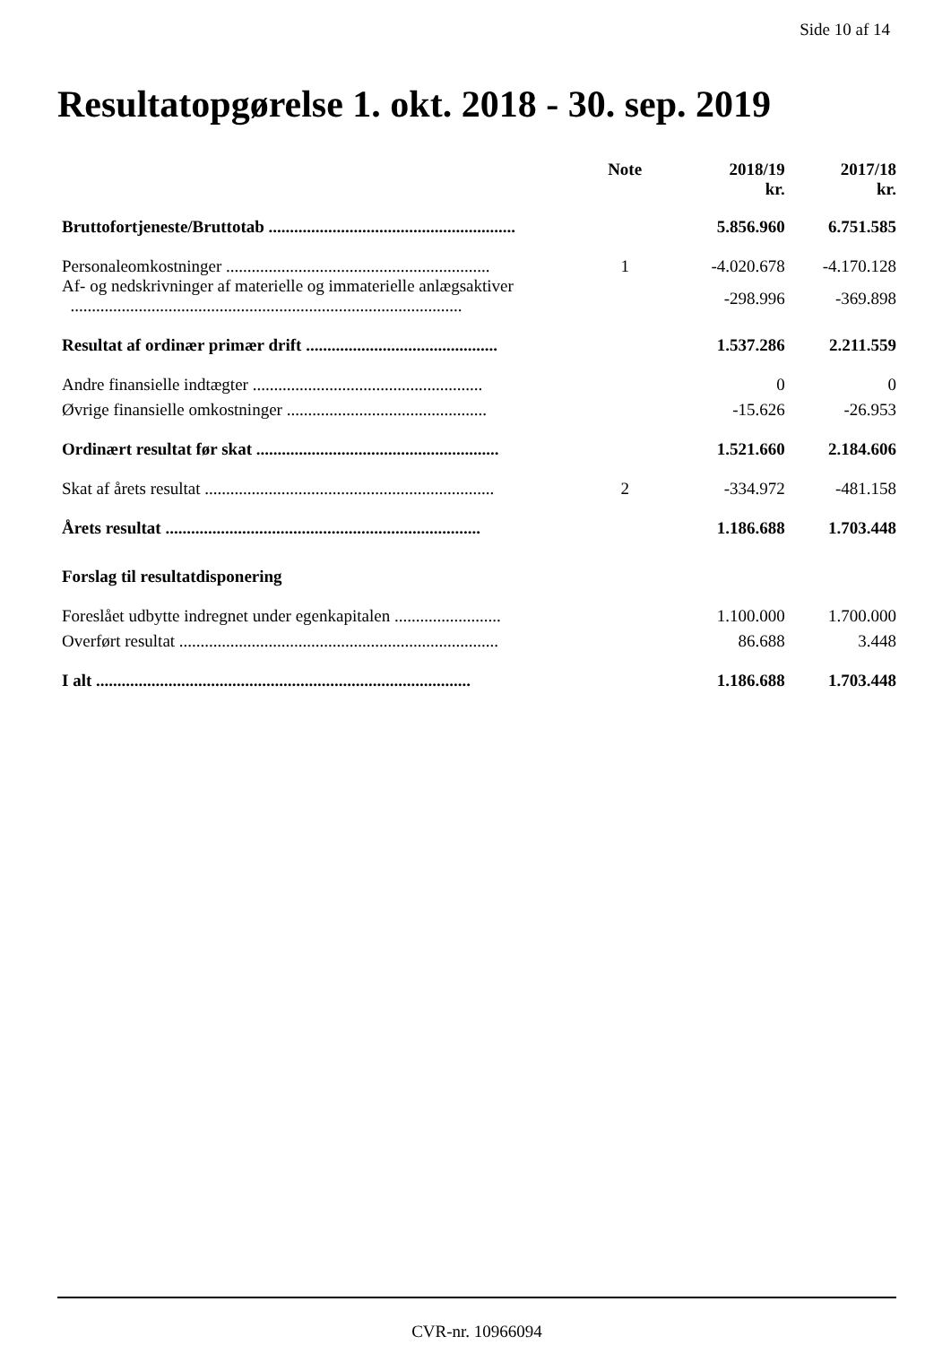Side 10 af 14
Resultatopgørelse 1. okt. 2018 - 30. sep. 2019
| | Note | 2018/19 kr. | 2017/18 kr. |
| --- | --- | --- | --- |
| Bruttofortjeneste/Bruttotab .......................................................... | | 5.856.960 | 6.751.585 |
| Personaleomkostninger .............................................................. | 1 | -4.020.678 | -4.170.128 |
| Af- og nedskrivninger af materielle og immaterielle anlægsaktiver ............................................................................................ | | -298.996 | -369.898 |
| Resultat af ordinær primær drift ............................................. | | 1.537.286 | 2.211.559 |
| Andre finansielle indtægter ...................................................... | | 0 | 0 |
| Øvrige finansielle omkostninger ............................................... | | -15.626 | -26.953 |
| Ordinært resultat før skat ......................................................... | | 1.521.660 | 2.184.606 |
| Skat af årets resultat .................................................................... | 2 | -334.972 | -481.158 |
| Årets resultat .......................................................................... | | 1.186.688 | 1.703.448 |
| Forslag til resultatdisponering | | | |
| Foreslået udbytte indregnet under egenkapitalen ......................... | | 1.100.000 | 1.700.000 |
| Overført resultat ........................................................................... | | 86.688 | 3.448 |
| I alt ........................................................................................ | | 1.186.688 | 1.703.448 |
CVR-nr. 10966094